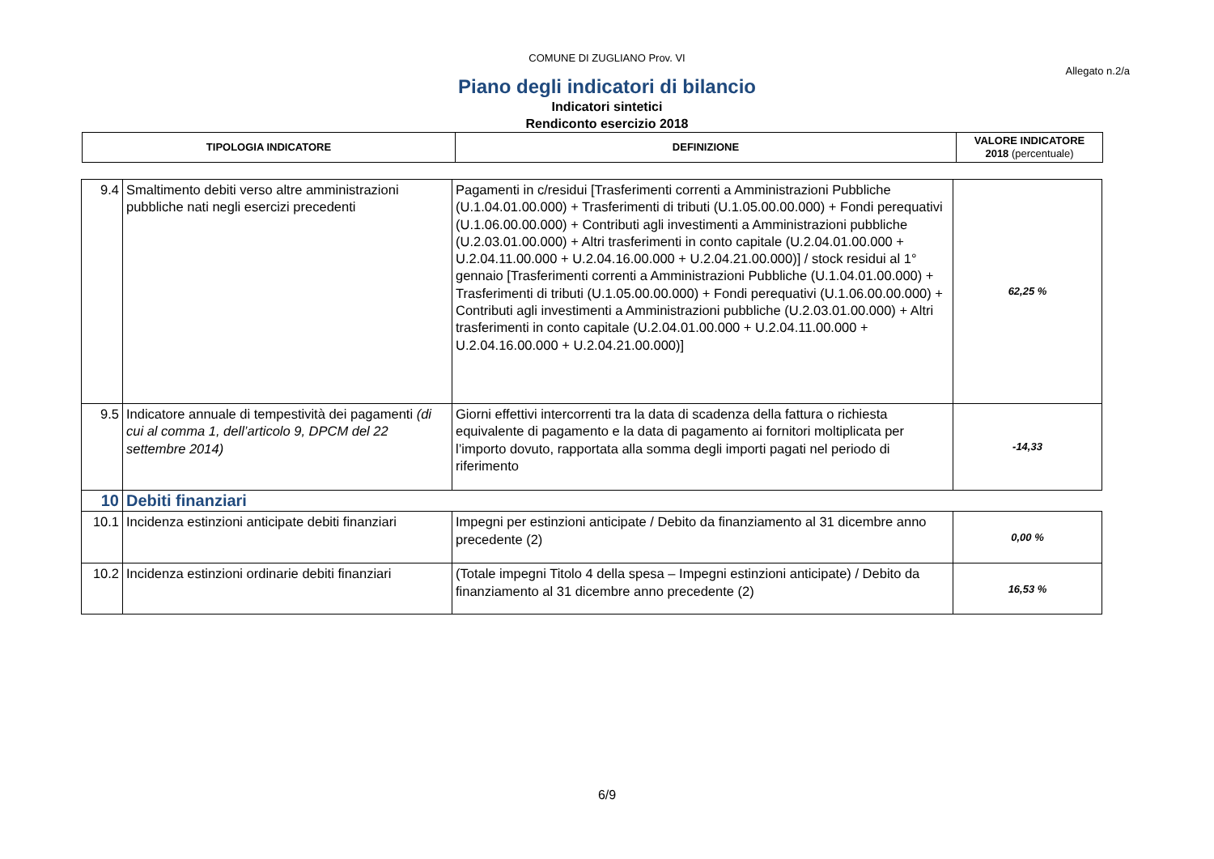COMUNE DI ZUGLIANO Prov. VI
Allegato n.2/a
Piano degli indicatori di bilancio
Indicatori sintetici
Rendiconto esercizio 2018
| TIPOLOGIA INDICATORE | DEFINIZIONE | VALORE INDICATORE 2018 (percentuale) |
| --- | --- | --- |
| 9.4 | Smaltimento debiti verso altre amministrazioni pubbliche nati negli esercizi precedenti | Pagamenti in c/residui [Trasferimenti correnti a Amministrazioni Pubbliche (U.1.04.01.00.000) + Trasferimenti di tributi (U.1.05.00.00.000) + Fondi perequativi (U.1.06.00.00.000) + Contributi agli investimenti a Amministrazioni pubbliche (U.2.03.01.00.000) + Altri trasferimenti in conto capitale (U.2.04.01.00.000 + U.2.04.11.00.000 + U.2.04.16.00.000 + U.2.04.21.00.000)] / stock residui al 1° gennaio [Trasferimenti correnti a Amministrazioni Pubbliche (U.1.04.01.00.000) + Trasferimenti di tributi (U.1.05.00.00.000) + Fondi perequativi (U.1.06.00.00.000) + Contributi agli investimenti a Amministrazioni pubbliche (U.2.03.01.00.000) + Altri trasferimenti in conto capitale (U.2.04.01.00.000 + U.2.04.11.00.000 + U.2.04.16.00.000 + U.2.04.21.00.000)] | 62,25 % |
| 9.5 | Indicatore annuale di tempestività dei pagamenti (di cui al comma 1, dell’articolo 9, DPCM del 22 settembre 2014) | Giorni effettivi intercorrenti tra la data di scadenza della fattura o richiesta equivalente di pagamento e la data di pagamento ai fornitori moltiplicata per l’importo dovuto, rapportata alla somma degli importi pagati nel periodo di riferimento | -14,33 |
| 10 | Debiti finanziari | | |
| 10.1 | Incidenza estinzioni anticipate debiti finanziari | Impegni per estinzioni anticipate / Debito da finanziamento al 31 dicembre anno precedente (2) | 0,00 % |
| 10.2 | Incidenza estinzioni ordinarie debiti finanziari | (Totale impegni Titolo 4 della spesa – Impegni estinzioni anticipate) / Debito da finanziamento al 31 dicembre anno precedente (2) | 16,53 % |
6/9